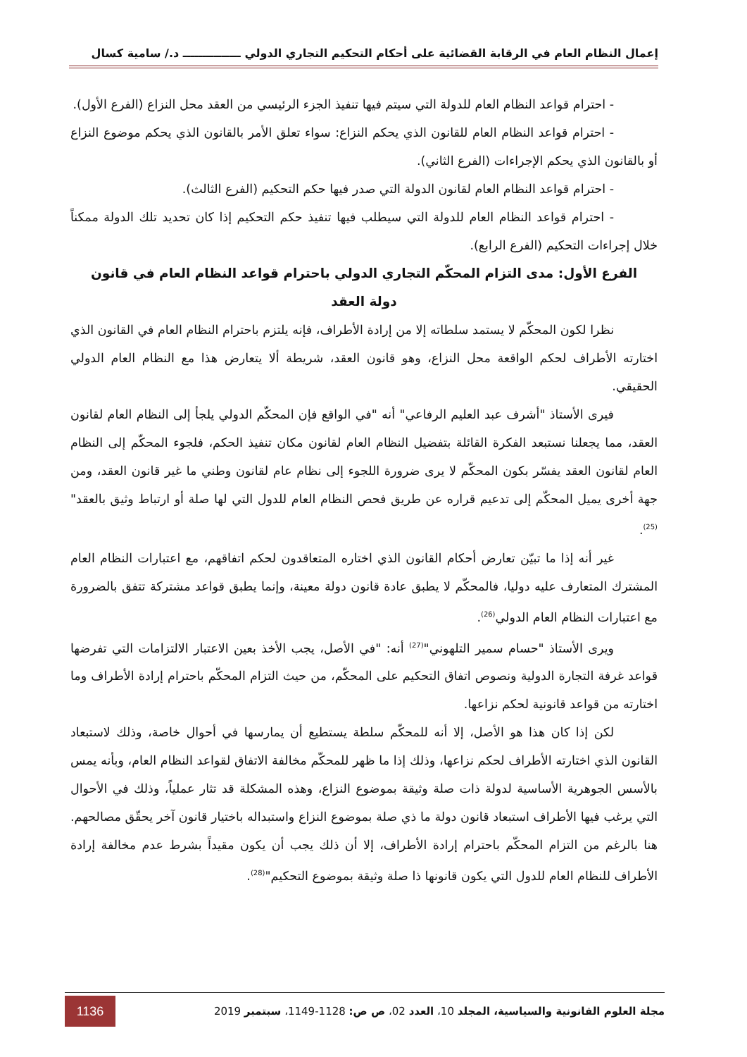إعمال النظام العام في الرقابة القضائية على أحكام التحكيم التجاري الدولي ـــــــــــــــ د./ سامية كسال
- احترام قواعد النظام العام للدولة التي سيتم فيها تنفيذ الجزء الرئيسي من العقد محل النزاع (الفرع الأول).
- احترام قواعد النظام العام للقانون الذي يحكم النزاع: سواء تعلق الأمر بالقانون الذي يحكم موضوع النزاع أو بالقانون الذي يحكم الإجراءات (الفرع الثاني).
- احترام قواعد النظام العام لقانون الدولة التي صدر فيها حكم التحكيم (الفرع الثالث).
- احترام قواعد النظام العام للدولة التي سيطلب فيها تنفيذ حكم التحكيم إذا كان تحديد تلك الدولة ممكناً خلال إجراءات التحكيم (الفرع الرابع).
الفرع الأول: مدى التزام المحكّم التجاري الدولي باحترام قواعد النظام العام في قانون
دولة العقد
نظرا لكون المحكّم لا يستمد سلطاته إلا من إرادة الأطراف، فإنه يلتزم باحترام النظام العام في القانون الذي اختارته الأطراف لحكم الواقعة محل النزاع، وهو قانون العقد، شريطة ألا يتعارض هذا مع النظام العام الدولي الحقيقي.
فيرى الأستاذ "أشرف عبد العليم الرفاعي" أنه "في الواقع فإن المحكّم الدولي يلجأ إلى النظام العام لقانون العقد، مما يجعلنا نستبعد الفكرة القائلة بتفضيل النظام العام لقانون مكان تنفيذ الحكم، فلجوء المحكّم إلى النظام العام لقانون العقد يفسّر بكون المحكّم لا يرى ضرورة اللجوء إلى نظام عام لقانون وطني ما غير قانون العقد، ومن جهة أخرى يميل المحكّم إلى تدعيم قراره عن طريق فحص النظام العام للدول التي لها صلة أو ارتباط وثيق بالعقد"<sup>(25)</sup>.
غير أنه إذا ما تبيّن تعارض أحكام القانون الذي اختاره المتعاقدون لحكم اتفاقهم، مع اعتبارات النظام العام المشترك المتعارف عليه دوليا، فالمحكّم لا يطبق عادة قانون دولة معينة، وإنما يطبق قواعد مشتركة تتفق بالضرورة مع اعتبارات النظام العام الدولي<sup>(26)</sup>.
ويرى الأستاذ "حسام سمير التلهوني"<sup>(27)</sup> أنه: "في الأصل، يجب الأخذ بعين الاعتبار الالتزامات التي تفرضها قواعد غرفة التجارة الدولية ونصوص اتفاق التحكيم على المحكّم، من حيث التزام المحكّم باحترام إرادة الأطراف وما اختارته من قواعد قانونية لحكم نزاعها.
لكن إذا كان هذا هو الأصل، إلا أنه للمحكّم سلطة يستطيع أن يمارسها في أحوال خاصة، وذلك لاستبعاد القانون الذي اختارته الأطراف لحكم نزاعها، وذلك إذا ما ظهر للمحكّم مخالفة الاتفاق لقواعد النظام العام، وبأنه يمس بالأسس الجوهرية الأساسية لدولة ذات صلة وثيقة بموضوع النزاع، وهذه المشكلة قد تثار عملياً، وذلك في الأحوال التي يرغب فيها الأطراف استبعاد قانون دولة ما ذي صلة بموضوع النزاع واستبداله باختيار قانون آخر يحقّق مصالحهم. هنا بالرغم من التزام المحكّم باحترام إرادة الأطراف، إلا أن ذلك يجب أن يكون مقيداً بشرط عدم مخالفة إرادة الأطراف للنظام العام للدول التي يكون قانونها ذا صلة وثيقة بموضوع التحكيم"<sup>(28)</sup>.
مجلة العلوم القانونية والسياسية، المجلد 10، العدد 02، ص ص: 1128-1149، سبتمبر 2019 1136